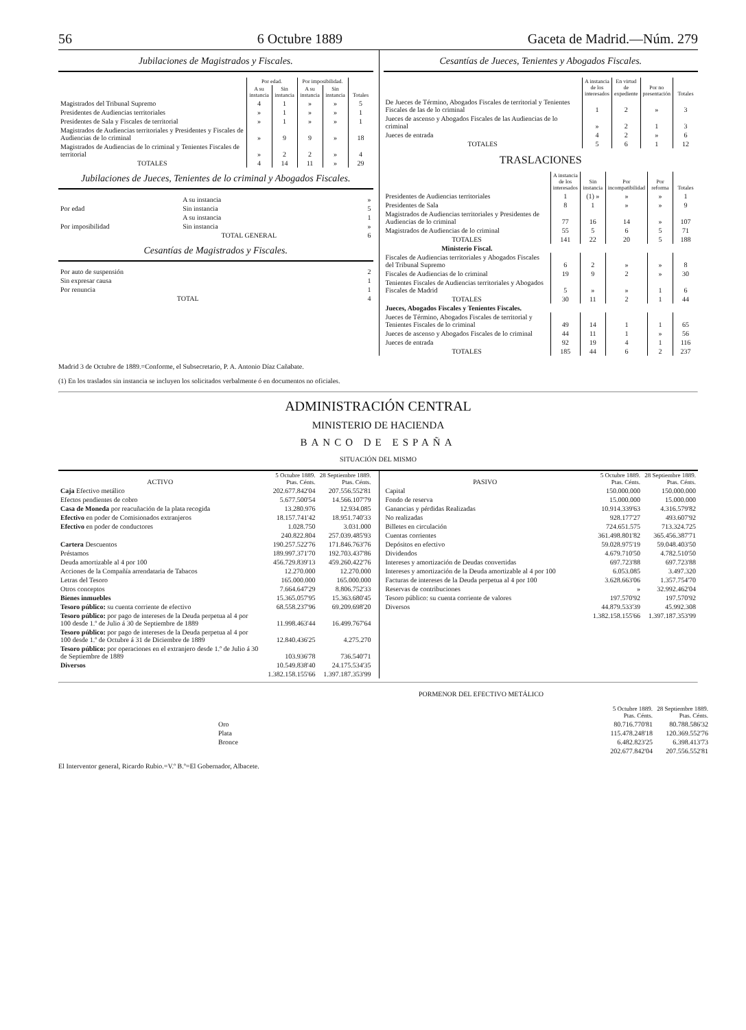56 6 Octubre 1889 Gaceta de Madrid.—Núm. 279
Jubilaciones de Magistrados y Fiscales.
| | Por edad. | | Por imposibilidad. | | Totales |
| | A su instancia | Sin instancia | A su instancia | Sin instancia | |
| Magistrados del Tribunal Supremo | 4 | 1 | » | » | 5 |
| Presidentes de Audiencias territoriales | » | 1 | » | » | 1 |
| Presidentes de Sala y Fiscales de territorial | » | 1 | » | » | 1 |
| Magistrados de Audiencias territoriales y Presidentes y Fiscales de Audiencias de lo criminal | » | 9 | 9 | » | 18 |
| Magistrados de Audiencias de lo criminal y Tenientes Fiscales de territorial | » | 2 | 2 | » | 4 |
| TOTALES | 4 | 14 | 11 | » | 29 |
Jubilaciones de Jueces, Tenientes de lo criminal y Abogados Fiscales.
| Por edad | A su instancia | » |
| | Sin instancia | 5 |
| Por imposibilidad | A su instancia | 1 |
| | Sin instancia | » |
| | TOTAL GENERAL | 6 |
Cesantías de Magistrados y Fiscales.
| Por auto de suspensión | 2 |
| Sin expresar causa | 1 |
| Por renuncia | 1 |
| TOTAL | 4 |
Cesantías de Jueces, Tenientes y Abogados Fiscales.
| | A instancia de los interesados | En virtud de expediente | Por no presentación | Totales |
| De Jueces de Término, Abogados Fiscales de territorial y Tenientes Fiscales de las de lo criminal | 1 | 2 | » | 3 |
| Jueces de ascenso y Abogados Fiscales de las Audiencias de lo criminal | » | 2 | 1 | 3 |
| Jueces de entrada | 4 | 2 | » | 6 |
| TOTALES | 5 | 6 | 1 | 12 |
TRASLACIONES
| | A instancia de los interesados | Sin instancia | Por incompatibilidad | Por reforma | Totales |
| Presidentes de Audiencias territoriales | 1 | (1) » | » | » | 1 |
| Presidentes de Sala | 8 | 1 | » | » | 9 |
| Magistrados de Audiencias territoriales y Presidentes de Audiencias de lo criminal | 77 | 16 | 14 | » | 107 |
| Magistrados de Audiencias de lo criminal | 55 | 5 | 6 | 5 | 71 |
| TOTALES | 141 | 22 | 20 | 5 | 188 |
| Ministerio Fiscal. | | | | | |
| Fiscales de Audiencias territoriales y Abogados Fiscales del Tribunal Supremo | 6 | 2 | » | » | 8 |
| Fiscales de Audiencias de lo criminal | 19 | 9 | 2 | » | 30 |
| Tenientes Fiscales de Audiencias territoriales y Abogados Fiscales de Madrid | 5 | » | » | 1 | 6 |
| TOTALES | 30 | 11 | 2 | 1 | 44 |
| Jueces, Abogados Fiscales y Tenientes Fiscales. | | | | | |
| Jueces de Término, Abogados Fiscales de territorial y Tenientes Fiscales de lo criminal | 49 | 14 | 1 | 1 | 65 |
| Jueces de ascenso y Abogados Fiscales de lo criminal | 44 | 11 | 1 | » | 56 |
| Jueces de entrada | 92 | 19 | 4 | 1 | 116 |
| TOTALES | 185 | 44 | 6 | 2 | 237 |
Madrid 3 de Octubre de 1889.=Conforme, el Subsecretario, P. A. Antonio Díaz Cañabate.
(1) En los traslados sin instancia se incluyen los solicitados verbalmente ó en documentos no oficiales.
ADMINISTRACIÓN CENTRAL
MINISTERIO DE HACIENDA
BANCO DE ESPAÑA
SITUACIÓN DEL MISMO
| ACTIVO | 5 Octubre 1889. Ptas. Cénts. | 28 Septiembre 1889. Ptas. Cénts. |
| Caja Efectivo metálico | 202.677.842'04 | 207.556.552'81 |
| Efectos pendientes de cobro | 5.677.500'54 | 14.566.107'79 |
| Casa de Moneda por reacuñación de la plata recogida | 13.280.976 | 12.934.085 |
| Efectivo en poder de Comisionados extranjeros | 18.157.741'42 | 18.951.740'33 |
| Efectivo en poder de conductores | 1.028.750 | 3.031.000 |
| | 240.822.804 | 257.039.485'93 |
| Cartera Descuentos | 190.257.522'76 | 171.846.763'76 |
| Préstamos | 189.997.371'70 | 192.703.437'86 |
| Deuda amortizable al 4 por 100 | 456.729.839'13 | 459.260.422'76 |
| Acciones de la Compañía arrendataria de Tabacos | 12.270.000 | 12.270.000 |
| Letras del Tesoro | 165.000.000 | 165.000.000 |
| Otros conceptos | 7.664.647'29 | 8.806.752'33 |
| Bienes inmuebles | 15.365.057'95 | 15.363.680'45 |
| Tesoro público: su cuenta corriente de efectivo | 68.558.237'96 | 69.209.698'20 |
| Tesoro público: por pago de intereses de la Deuda perpetua al 4 por 100 desde 1.º de Julio á 30 de Septiembre de 1889 | 11.998.463'44 | 16.499.767'64 |
| Tesoro público: por pago de intereses de la Deuda perpetua al 4 por 100 desde 1.º de Octubre á 31 de Diciembre de 1889 | 12.840.436'25 | 4.275.270 |
| Tesoro público: por operaciones en el extranjero desde 1.º de Julio á 30 de Septiembre de 1889 | 103.936'78 | 736.540'71 |
| Diversos | 10.549.838'40 | 24.175.534'35 |
| | 1.382.158.155'66 | 1.397.187.353'99 |
| PASIVO | 5 Octubre 1889. Ptas. Cénts. | 28 Septiembre 1889. Ptas. Cénts. |
| Capital | 150.000.000 | 150.000.000 |
| Fondo de reserva | 15.000.000 | 15.000.000 |
| Ganancias y pérdidas Realizadas | 10.914.339'63 | 4.316.579'82 |
| No realizadas | 928.177'27 | 493.607'92 |
| Billetes en circulación | 724.651.575 | 713.324.725 |
| Cuentas corrientes | 361.498.801'82 | 365.456.387'71 |
| Depósitos en efectivo | 59.028.975'19 | 59.048.403'50 |
| Dividendos | 4.679.710'50 | 4.782.510'50 |
| Intereses y amortización de Deudas convertidas | 697.723'88 | 697.723'88 |
| Intereses y amortización de la Deuda amortizable al 4 por 100 | 6.053.085 | 3.497.320 |
| Facturas de intereses de la Deuda perpetua al 4 por 100 | 3.628.663'06 | 1.357.754'70 |
| Reservas de contribuciones | » | 32.992.462'04 |
| Tesoro público: su cuenta corriente de valores | 197.570'92 | 197.570'92 |
| Diversos | 44.879.533'39 | 45.992.308 |
| | 1.382.158.155'66 | 1.397.187.353'99 |
PORMENOR DEL EFECTIVO METÁLICO
| | 5 Octubre 1889. Ptas. Cénts. | 28 Septiembre 1889. Ptas. Cénts. |
| Oro | 80.716.770'81 | 80.788.586'32 |
| Plata | 115.478.248'18 | 120.369.552'76 |
| Bronce | 6.482.823'25 | 6.398.413'73 |
| | 202.677.842'04 | 207.556.552'81 |
El Interventor general, Ricardo Rubio.=V.º B.º=El Gobernador, Albacete.